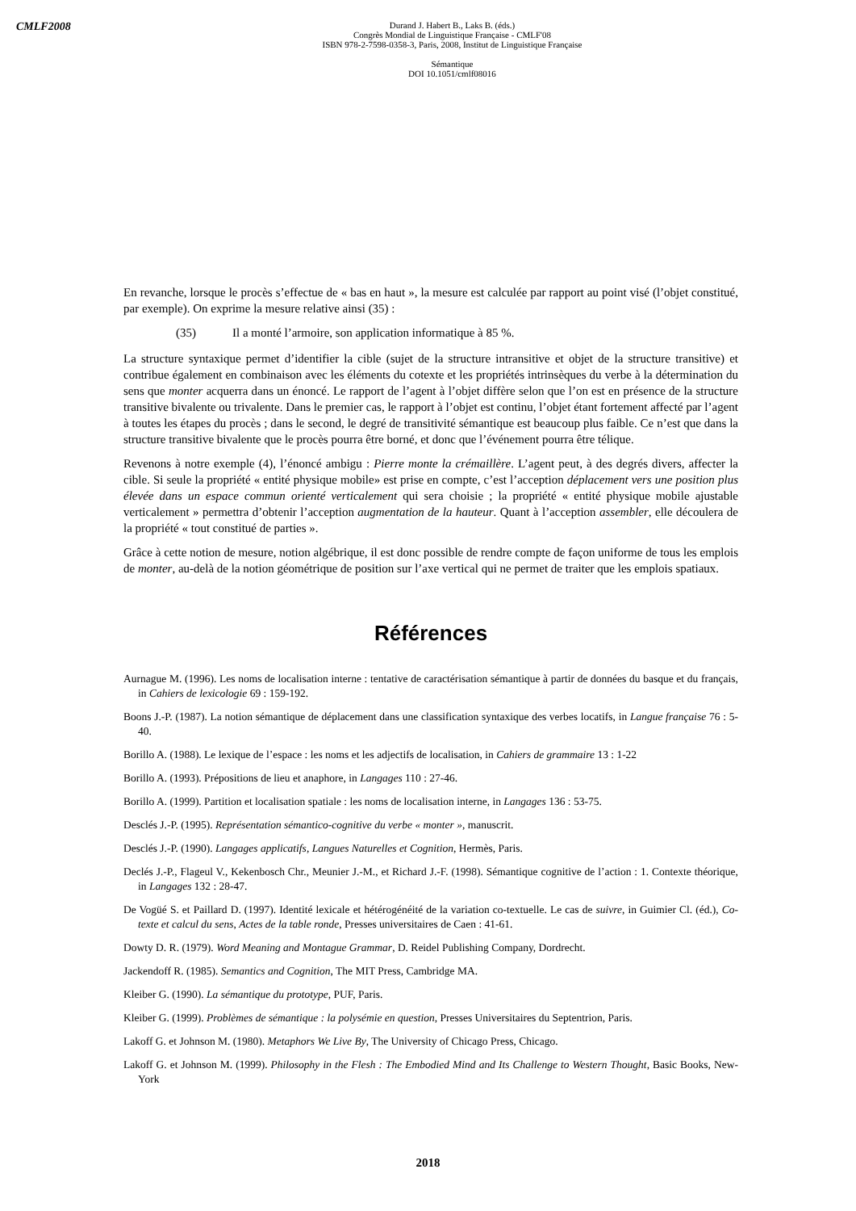CMLF2008
Durand J. Habert B., Laks B. (éds.)
Congrès Mondial de Linguistique Française - CMLF'08
ISBN 978-2-7598-0358-3, Paris, 2008, Institut de Linguistique Française
Sémantique
DOI 10.1051/cmlf08016
En revanche, lorsque le procès s’effectue de « bas en haut », la mesure est calculée par rapport au point visé (l’objet constitué, par exemple). On exprime la mesure relative ainsi (35) :
(35) Il a monté l’armoire, son application informatique à 85 %.
La structure syntaxique permet d’identifier la cible (sujet de la structure intransitive et objet de la structure transitive) et contribue également en combinaison avec les éléments du cotexte et les propriétés intrinsèques du verbe à la détermination du sens que monter acquerra dans un énoncé. Le rapport de l’agent à l’objet diffère selon que l’on est en présence de la structure transitive bivalente ou trivalente. Dans le premier cas, le rapport à l’objet est continu, l’objet étant fortement affecté par l’agent à toutes les étapes du procès ; dans le second, le degré de transitivité sémantique est beaucoup plus faible. Ce n’est que dans la structure transitive bivalente que le procès pourra être borné, et donc que l’événement pourra être télique.
Revenons à notre exemple (4), l’énoncé ambigu : Pierre monte la crémaillère. L’agent peut, à des degrés divers, affecter la cible. Si seule la propriété « entité physique mobile» est prise en compte, c’est l’acception déplacement vers une position plus élevée dans un espace commun orienté verticalement qui sera choisie ; la propriété « entité physique mobile ajustable verticalement » permettra d’obtenir l’acception augmentation de la hauteur. Quant à l’acception assembler, elle découlera de la propriété « tout constitué de parties ».
Grâce à cette notion de mesure, notion algébrique, il est donc possible de rendre compte de façon uniforme de tous les emplois de monter, au-delà de la notion géométrique de position sur l’axe vertical qui ne permet de traiter que les emplois spatiaux.
Références
Aurnague M. (1996). Les noms de localisation interne : tentative de caractérisation sémantique à partir de données du basque et du français, in Cahiers de lexicologie 69 : 159-192.
Boons J.-P. (1987). La notion sémantique de déplacement dans une classification syntaxique des verbes locatifs, in Langue française 76 : 5-40.
Borillo A. (1988). Le lexique de l’espace : les noms et les adjectifs de localisation, in Cahiers de grammaire 13 : 1-22
Borillo A. (1993). Prépositions de lieu et anaphore, in Langages 110 : 27-46.
Borillo A. (1999). Partition et localisation spatiale : les noms de localisation interne, in Langages 136 : 53-75.
Desclés J.-P. (1995). Représentation sémantico-cognitive du verbe « monter », manuscrit.
Desclés J.-P. (1990). Langages applicatifs, Langues Naturelles et Cognition, Hermès, Paris.
Declés J.-P., Flageul V., Kekenbosch Chr., Meunier J.-M., et Richard J.-F. (1998). Sémantique cognitive de l’action : 1. Contexte théorique, in Langages 132 : 28-47.
De Vogüé S. et Paillard D. (1997). Identité lexicale et hétérogénéité de la variation co-textuelle. Le cas de suivre, in Guimier Cl. (éd.), Co-texte et calcul du sens, Actes de la table ronde, Presses universitaires de Caen : 41-61.
Dowty D. R. (1979). Word Meaning and Montague Grammar, D. Reidel Publishing Company, Dordrecht.
Jackendoff R. (1985). Semantics and Cognition, The MIT Press, Cambridge MA.
Kleiber G. (1990). La sémantique du prototype, PUF, Paris.
Kleiber G. (1999). Problèmes de sémantique : la polysémie en question, Presses Universitaires du Septentrion, Paris.
Lakoff G. et Johnson M. (1980). Metaphors We Live By, The University of Chicago Press, Chicago.
Lakoff G. et Johnson M. (1999). Philosophy in the Flesh : The Embodied Mind and Its Challenge to Western Thought, Basic Books, New-York
2018